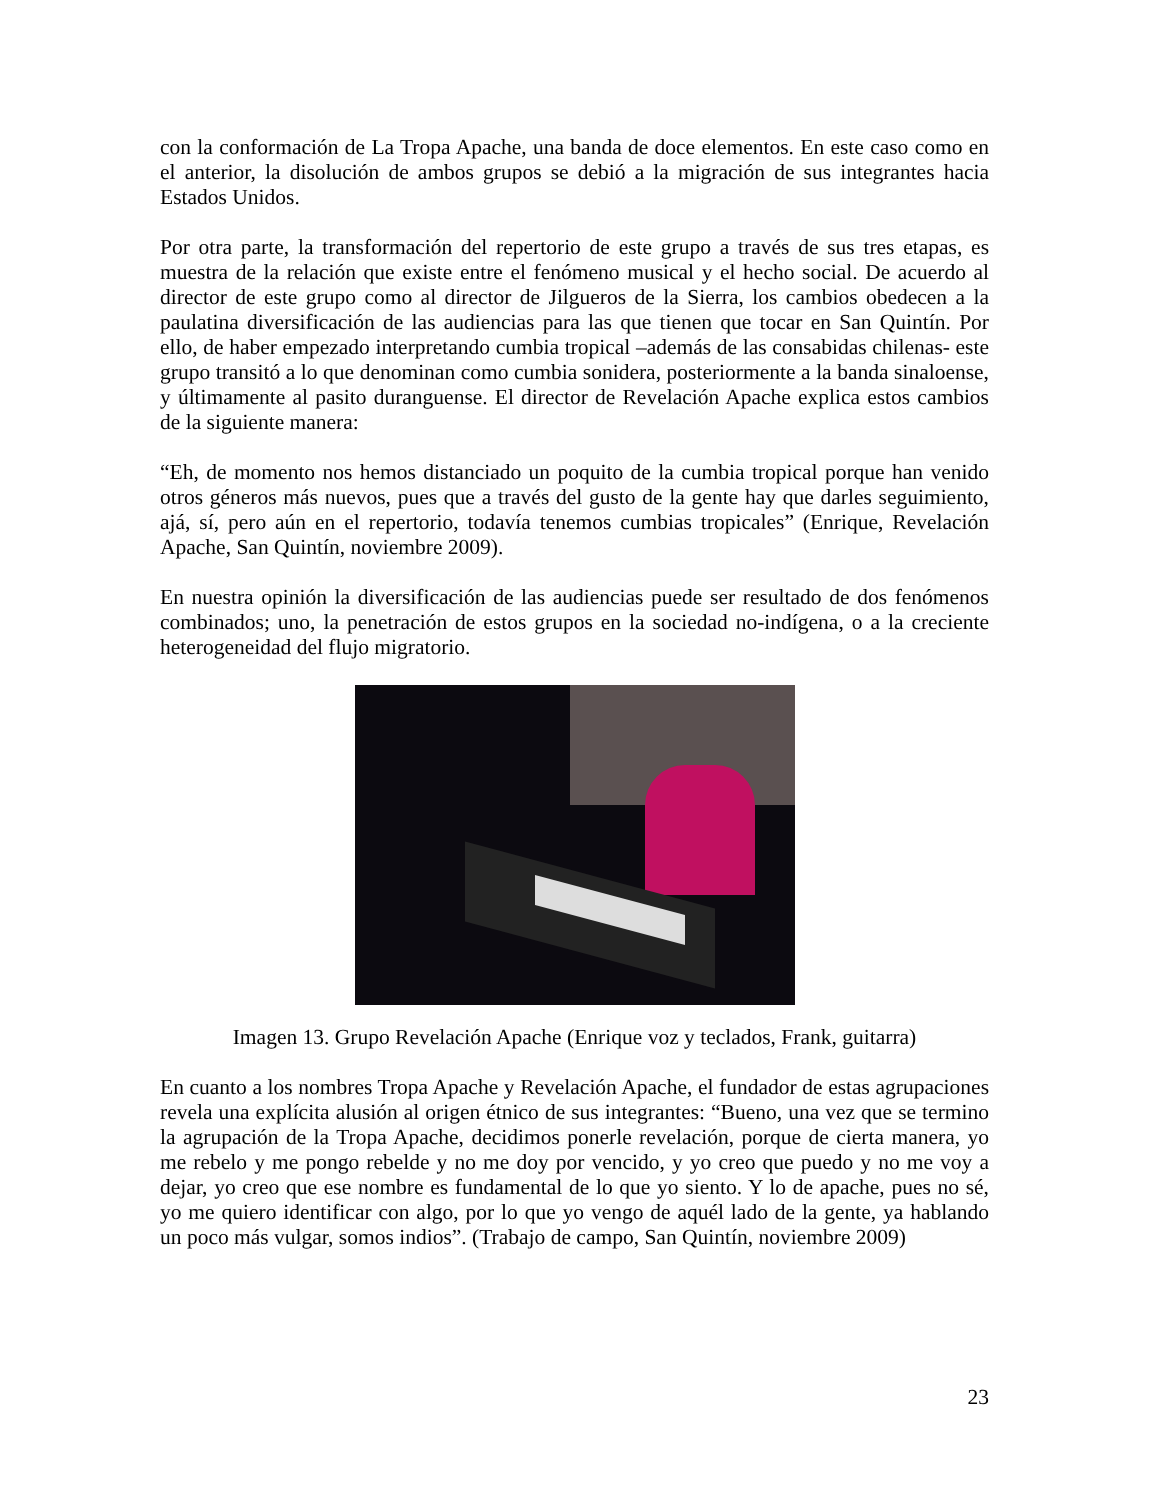con la conformación de La Tropa Apache, una banda de doce elementos. En este caso como en el anterior, la disolución de ambos grupos se debió a la migración de sus integrantes hacia Estados Unidos.
Por otra parte, la transformación del repertorio de este grupo a través de sus tres etapas, es muestra de la relación que existe entre el fenómeno musical y el hecho social. De acuerdo al director de este grupo como al director de Jilgueros de la Sierra, los cambios obedecen a la paulatina diversificación de las audiencias para las que tienen que tocar en San Quintín. Por ello, de haber empezado interpretando cumbia tropical –además de las consabidas chilenas- este grupo transitó a lo que denominan como cumbia sonidera, posteriormente a la banda sinaloense, y últimamente al pasito duranguense. El director de Revelación Apache explica estos cambios de la siguiente manera:
“Eh, de momento nos hemos distanciado un poquito de la cumbia tropical porque han venido otros géneros más nuevos, pues que a través del gusto de la gente hay que darles seguimiento, ajá, sí, pero aún en el repertorio, todavía tenemos cumbias tropicales” (Enrique, Revelación Apache, San Quintín, noviembre 2009).
En nuestra opinión la diversificación de las audiencias puede ser resultado de dos fenómenos combinados; uno, la penetración de estos grupos en la sociedad no-indígena, o a la creciente heterogeneidad del flujo migratorio.
Imagen 13. Grupo Revelación Apache (Enrique voz y teclados, Frank, guitarra)
En cuanto a los nombres Tropa Apache y Revelación Apache, el fundador de estas agrupaciones revela una explícita alusión al origen étnico de sus integrantes: “Bueno, una vez que se termino la agrupación de la Tropa Apache, decidimos ponerle revelación, porque de cierta manera, yo me rebelo y me pongo rebelde y no me doy por vencido, y yo creo que puedo y no me voy a dejar, yo creo que ese nombre es fundamental de lo que yo siento. Y lo de apache, pues no sé, yo me quiero identificar con algo, por lo que yo vengo de aquél lado de la gente, ya hablando un poco más vulgar, somos indios”. (Trabajo de campo, San Quintín, noviembre 2009)
23